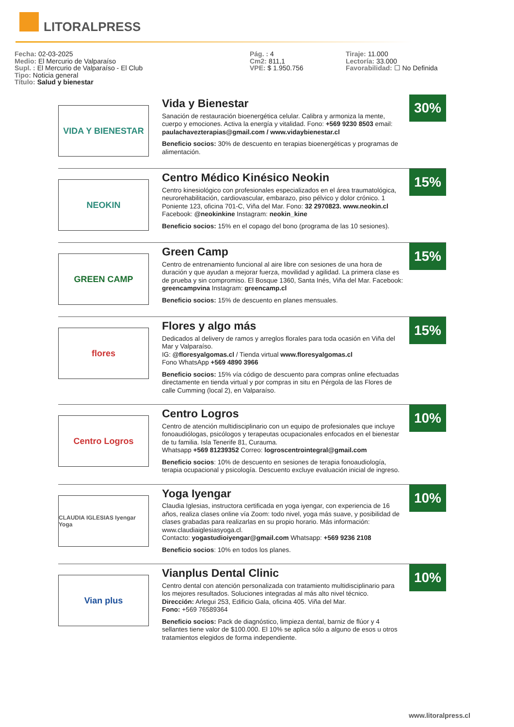LITORALPRESS
Fecha: 02-03-2025
Medio: El Mercurio de Valparaíso
Supl. : El Mercurio de Valparaíso - El Club
Tipo: Noticia general
Título: Salud y bienestar
Pág. : 4
Cm2: 811,1
VPE: $ 1.950.756
Tiraje: 11.000
Lectoría: 33.000
Favorabilidad: ☐ No Definida
VIDA Y BIENESTAR
Vida y Bienestar
Sanación de restauración bioenergética celular. Calibra y armoniza la mente, cuerpo y emociones. Activa la energía y vitalidad. Fono: +569 9230 8503 email: paulachavezterapias@gmail.com / www.vidaybienestar.cl
Beneficio socios: 30% de descuento en terapias bioenergéticas y programas de alimentación.
30%
NEOKIN
Centro Médico Kinésico Neokin
Centro kinesiológico con profesionales especializados en el área traumatológica, neurorehabilitación, cardiovascular, embarazo, piso pélvico y dolor crónico. 1 Poniente 123, oficina 701-C, Viña del Mar. Fono: 32 2970823. www.neokin.cl Facebook: @neokinkine Instagram: neokin_kine
Beneficio socios: 15% en el copago del bono (programa de las 10 sesiones).
15%
GREEN CAMP
Green Camp
Centro de entrenamiento funcional al aire libre con sesiones de una hora de duración y que ayudan a mejorar fuerza, movilidad y agilidad. La primera clase es de prueba y sin compromiso. El Bosque 1360, Santa Inés, Viña del Mar. Facebook: greencampvina Instagram: greencamp.cl
Beneficio socios: 15% de descuento en planes mensuales.
15%
flores
Flores y algo más
Dedicados al delivery de ramos y arreglos florales para toda ocasión en Viña del Mar y Valparaíso.
IG: @floresyalgomas.cl / Tienda virtual www.floresyalgomas.cl
Fono WhatsApp +569 4890 3966
Beneficio socios: 15% vía código de descuento para compras online efectuadas directamente en tienda virtual y por compras in situ en Pérgola de las Flores de calle Cumming (local 2), en Valparaíso.
15%
Centro Logros
Centro Logros
Centro de atención multidisciplinario con un equipo de profesionales que incluye fonoaudiólogas, psicólogos y terapeutas ocupacionales enfocados en el bienestar de tu familia. Isla Tenerife 81, Curauma.
Whatsapp +569 81239352 Correo: logroscentrointegral@gmail.com
Beneficio socios: 10% de descuento en sesiones de terapia fonoaudiología, terapia ocupacional y psicología. Descuento excluye evaluación inicial de ingreso.
10%
CLAUDIA IGLESIAS Iyengar Yoga
Yoga Iyengar
Claudia Iglesias, instructora certificada en yoga iyengar, con experiencia de 16 años, realiza clases online vía Zoom: todo nivel, yoga más suave, y posibilidad de clases grabadas para realizarlas en su propio horario. Más información: www.claudiaiglesiasyoga.cl.
Contacto: yogastudioiyengar@gmail.com Whatsapp: +569 9236 2108
Beneficio socios: 10% en todos los planes.
10%
Vian plus
Vianplus Dental Clinic
Centro dental con atención personalizada con tratamiento multidisciplinario para los mejores resultados. Soluciones integradas al más alto nivel técnico.
Dirección: Arlegui 253, Edificio Gala, oficina 405. Viña del Mar.
Fono: +569 76589364
Beneficio socios: Pack de diagnóstico, limpieza dental, barniz de flúor y 4 sellantes tiene valor de $100.000. El 10% se aplica sólo a alguno de esos u otros tratamientos elegidos de forma independiente.
10%
www.litoralpress.cl